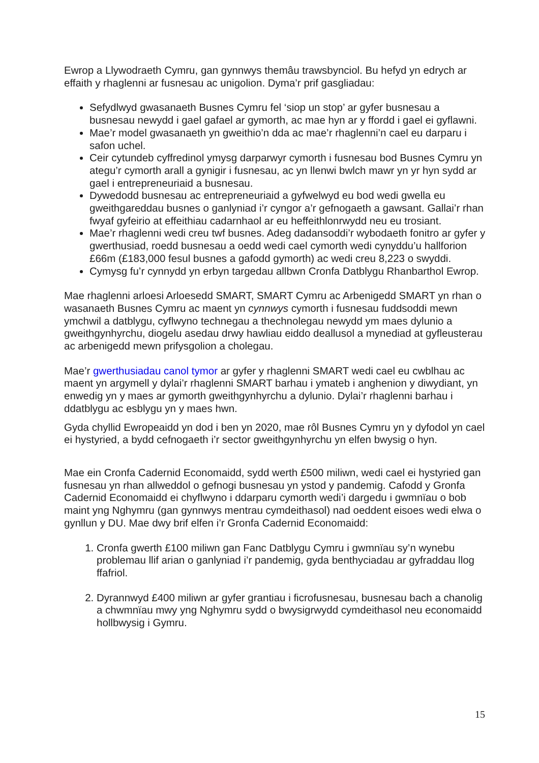Ewrop a Llywodraeth Cymru, gan gynnwys themâu trawsbynciol. Bu hefyd yn edrych ar effaith y rhaglenni ar fusnesau ac unigolion. Dyma’r prif gasgliadau:
Sefydlwyd gwasanaeth Busnes Cymru fel ‘siop un stop’ ar gyfer busnesau a busnesau newydd i gael gafael ar gymorth, ac mae hyn ar y ffordd i gael ei gyflawni.
Mae’r model gwasanaeth yn gweithio’n dda ac mae’r rhaglenni’n cael eu darparu i safon uchel.
Ceir cytundeb cyffredinol ymysg darparwyr cymorth i fusnesau bod Busnes Cymru yn ategu’r cymorth arall a gynigir i fusnesau, ac yn llenwi bwlch mawr yn yr hyn sydd ar gael i entrepreneuriaid a busnesau.
Dywedodd busnesau ac entrepreneuriaid a gyfwelwyd eu bod wedi gwella eu gweithgareddau busnes o ganlyniad i’r cyngor a’r gefnogaeth a gawsant. Gallai’r rhan fwyaf gyfeirio at effeithiau cadarnhaol ar eu heffeithlonrwydd neu eu trosiant.
Mae’r rhaglenni wedi creu twf busnes. Adeg dadansoddi’r wybodaeth fonitro ar gyfer y gwerthusiad, roedd busnesau a oedd wedi cael cymorth wedi cynyddu’u hallforion £66m (£183,000 fesul busnes a gafodd gymorth) ac wedi creu 8,223 o swyddi.
Cymysg fu’r cynnydd yn erbyn targedau allbwn Cronfa Datblygu Rhanbarthol Ewrop.
Mae rhaglenni arloesi Arloesedd SMART, SMART Cymru ac Arbenigedd SMART yn rhan o wasanaeth Busnes Cymru ac maent yn cynnwys cymorth i fusnesau fuddsoddi mewn ymchwil a datblygu, cyflwyno technegau a thechnolegau newydd ym maes dylunio a gweithgynhyrchu, diogelu asedau drwy hawliau eiddo deallusol a mynediad at gyfleusterau ac arbenigedd mewn prifysgolion a cholegau.
Mae’r gwerthusiadau canol tymor ar gyfer y rhaglenni SMART wedi cael eu cwblhau ac maent yn argymell y dylai’r rhaglenni SMART barhau i ymateb i anghenion y diwydiant, yn enwedig yn y maes ar gymorth gweithgynhyrchu a dylunio. Dylai’r rhaglenni barhau i ddatblygu ac esblygu yn y maes hwn.
Gyda chyllid Ewropeaidd yn dod i ben yn 2020, mae rôl Busnes Cymru yn y dyfodol yn cael ei hystyried, a bydd cefnogaeth i’r sector gweithgynhyrchu yn elfen bwysig o hyn.
Mae ein Cronfa Cadernid Economaidd, sydd werth £500 miliwn, wedi cael ei hystyried gan fusnesau yn rhan allweddol o gefnogi busnesau yn ystod y pandemig. Cafodd y Gronfa Cadernid Economaidd ei chyflwyno i ddarparu cymorth wedi’i dargedu i gwmnïau o bob maint yng Nghymru (gan gynnwys mentrau cymdeithasol) nad oeddent eisoes wedi elwa o gynllun y DU. Mae dwy brif elfen i’r Gronfa Cadernid Economaidd:
1. Cronfa gwerth £100 miliwn gan Fanc Datblygu Cymru i gwmnïau sy’n wynebu problemau llif arian o ganlyniad i’r pandemig, gyda benthyciadau ar gyfraddau llog ffafriol.
2. Dyrannwyd £400 miliwn ar gyfer grantiau i ficrofusnesau, busnesau bach a chanolig a chwmnïau mwy yng Nghymru sydd o bwysigrwydd cymdeithasol neu economaidd hollbwysig i Gymru.
15